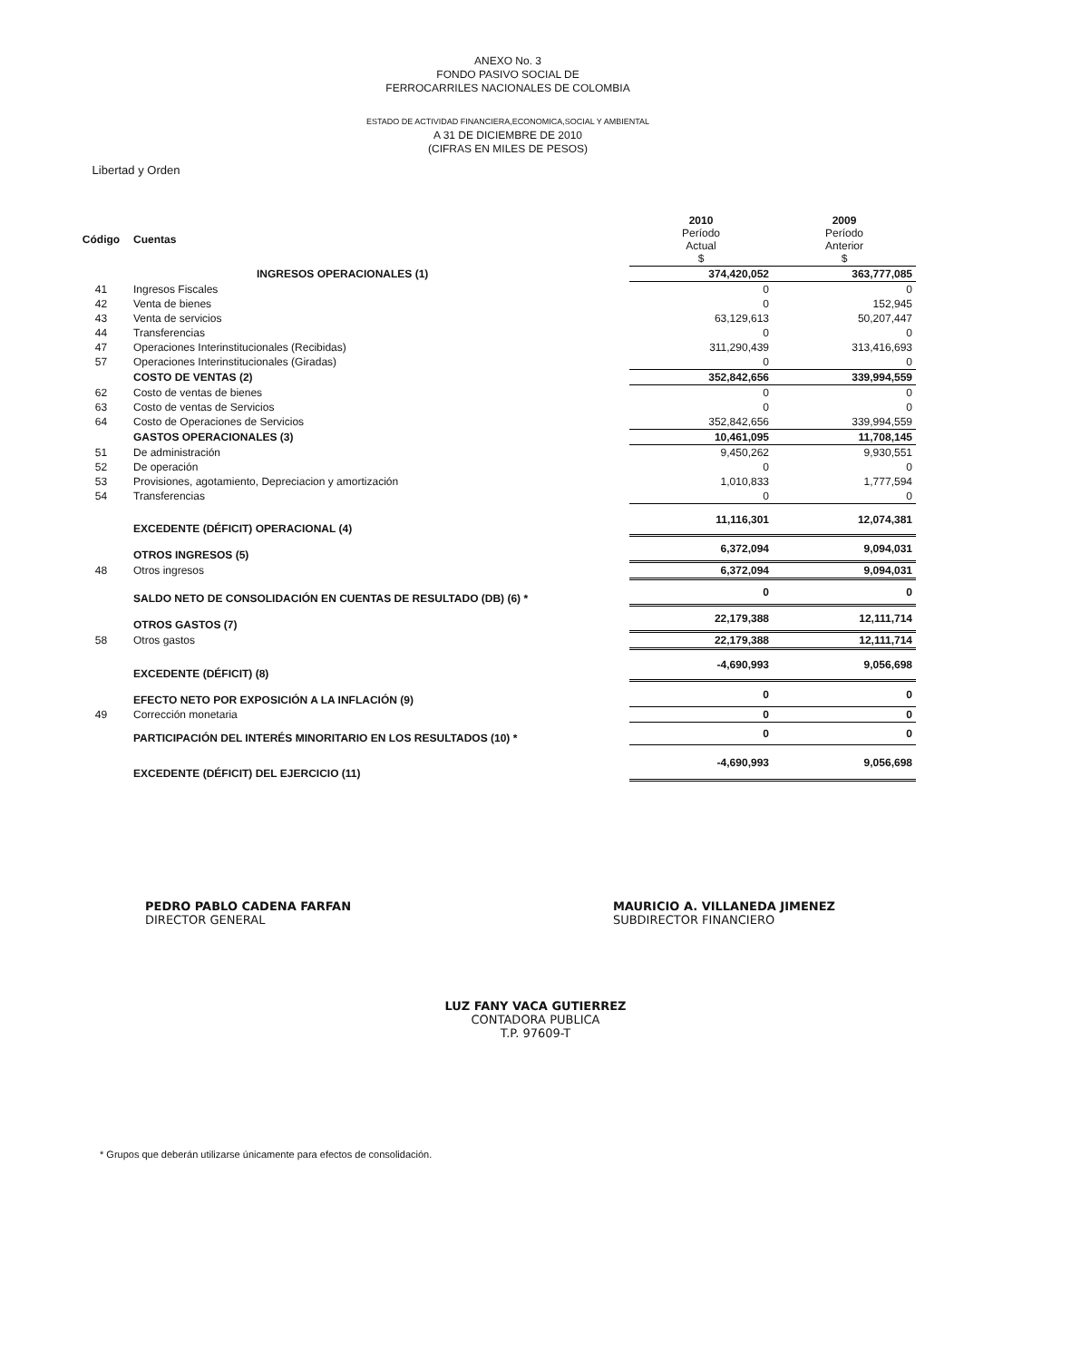Libertad y Orden
ANEXO No. 3
FONDO PASIVO SOCIAL DE
FERROCARRILES NACIONALES DE COLOMBIA
ESTADO DE ACTIVIDAD FINANCIERA,ECONOMICA,SOCIAL Y AMBIENTAL
A 31 DE DICIEMBRE DE 2010
(CIFRAS EN MILES DE PESOS)
| Código | Cuentas | 2010 Período Actual $ | 2009 Período Anterior $ |
| --- | --- | --- | --- |
| | INGRESOS OPERACIONALES (1) | 374,420,052 | 363,777,085 |
| 41 | Ingresos Fiscales | 0 | 0 |
| 42 | Venta de bienes | 0 | 152,945 |
| 43 | Venta de servicios | 63,129,613 | 50,207,447 |
| 44 | Transferencias | 0 | 0 |
| 47 | Operaciones Interinstitucionales (Recibidas) | 311,290,439 | 313,416,693 |
| 57 | Operaciones Interinstitucionales (Giradas) | 0 | 0 |
| | COSTO DE VENTAS (2) | 352,842,656 | 339,994,559 |
| 62 | Costo de ventas de bienes | 0 | 0 |
| 63 | Costo de ventas de Servicios | 0 | 0 |
| 64 | Costo de Operaciones de Servicios | 352,842,656 | 339,994,559 |
| | GASTOS OPERACIONALES (3) | 10,461,095 | 11,708,145 |
| 51 | De administración | 9,450,262 | 9,930,551 |
| 52 | De operación | 0 | 0 |
| 53 | Provisiones, agotamiento, Depreciacion y amortización | 1,010,833 | 1,777,594 |
| 54 | Transferencias | 0 | 0 |
| | EXCEDENTE (DÉFICIT) OPERACIONAL (4) | 11,116,301 | 12,074,381 |
| | OTROS INGRESOS (5) | 6,372,094 | 9,094,031 |
| 48 | Otros ingresos | 6,372,094 | 9,094,031 |
| | SALDO NETO DE CONSOLIDACIÓN EN CUENTAS DE RESULTADO (DB) (6) * | 0 | 0 |
| | OTROS GASTOS (7) | 22,179,388 | 12,111,714 |
| 58 | Otros gastos | 22,179,388 | 12,111,714 |
| | EXCEDENTE (DÉFICIT) (8) | -4,690,993 | 9,056,698 |
| | EFECTO NETO POR EXPOSICIÓN A LA INFLACIÓN (9) | 0 | 0 |
| 49 | Corrección monetaria | 0 | 0 |
| | PARTICIPACIÓN DEL INTERÉS MINORITARIO EN LOS RESULTADOS (10) * | 0 | 0 |
| | EXCEDENTE (DÉFICIT) DEL EJERCICIO (11) | -4,690,993 | 9,056,698 |
PEDRO PABLO CADENA FARFAN
DIRECTOR GENERAL
MAURICIO A. VILLANEDA JIMENEZ
SUBDIRECTOR FINANCIERO
LUZ FANY VACA GUTIERREZ
CONTADORA PUBLICA
T.P. 97609-T
* Grupos que deberán utilizarse únicamente para efectos de consolidación.